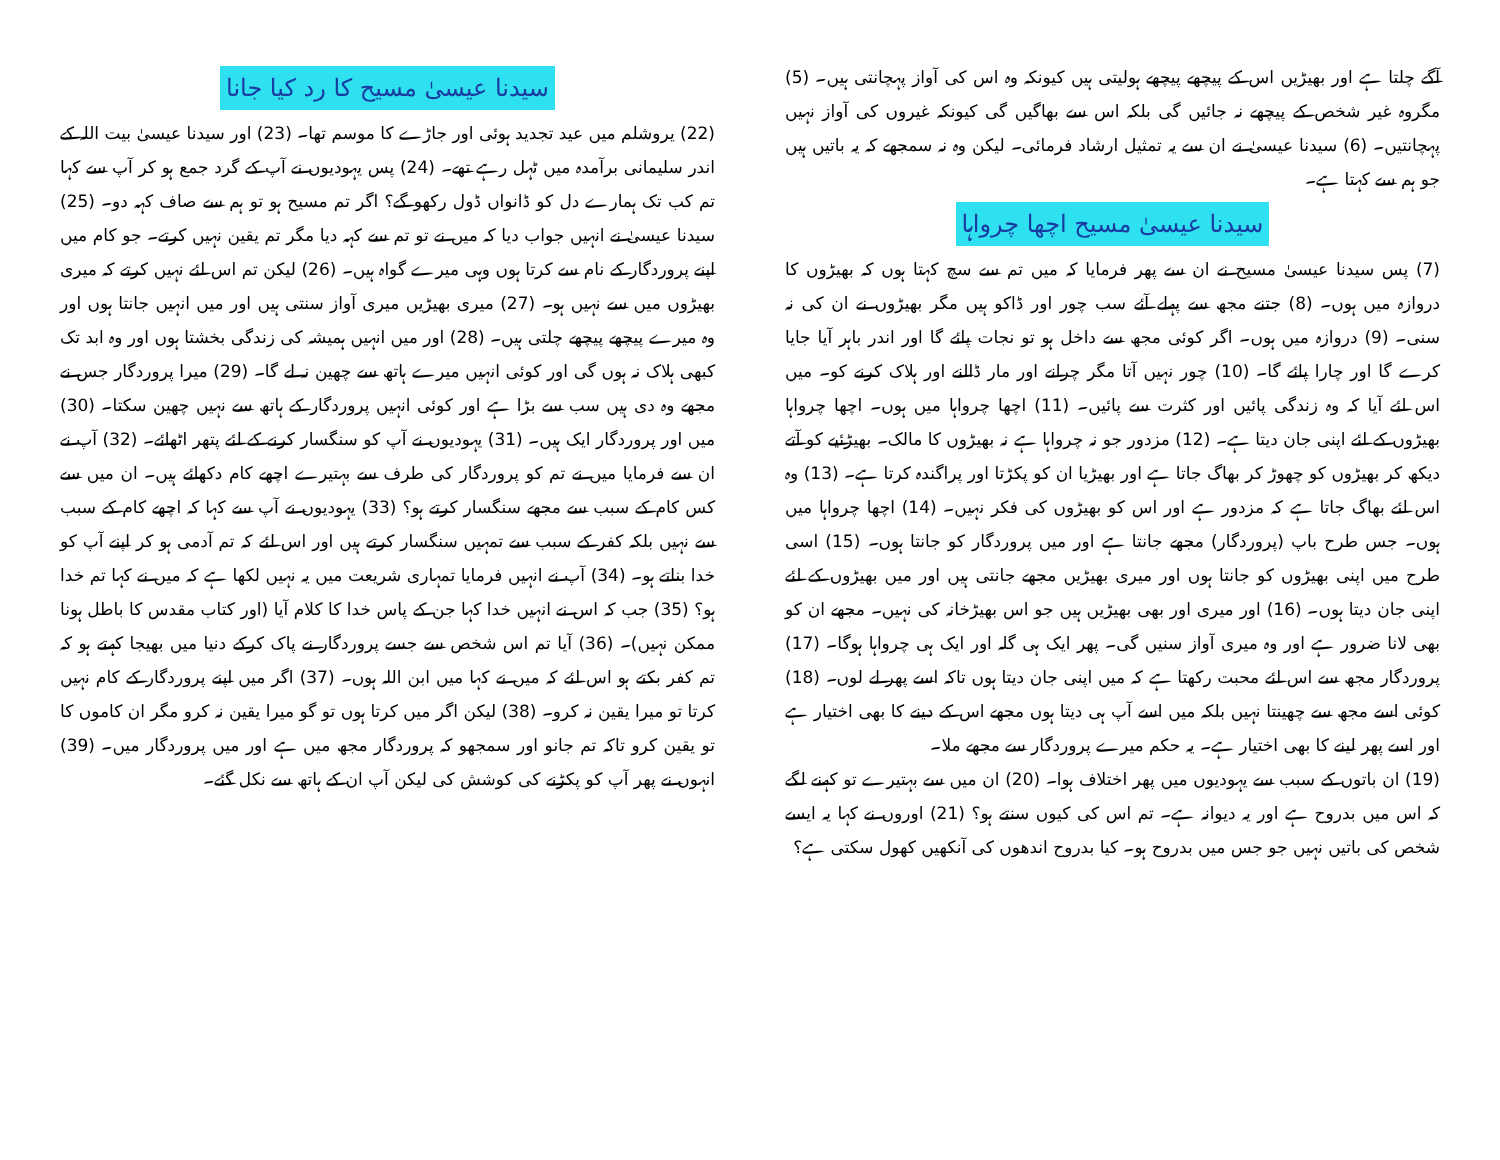آگے چلتا ہے اور بھیڑیں اس کے پیچھے پیچھے ہولیتی ہیں کیونکہ وہ اس کی آواز پہچانتی ہیں۔ (5) مگروہ غیر شخص کے پیچھے نہ جائیں گی بلکہ اس سے بھاگیں گی کیونکہ غیروں کی آواز نہیں پہچانتیں۔ (6) سیدنا عیسیٰ نے ان سے یہ تمثیل ارشاد فرمائی۔ لیکن وہ نہ سمجھے کہ یہ باتیں ہیں جو ہم سے کہتا ہے۔
سیدنا عیسیٰ مسیح اچھا چرواہا
(7) پس سیدنا عیسیٰ مسیح نے ان سے پھر فرمایا کہ میں تم سے سچ کہتا ہوں کہ بھیڑوں کا دروازہ میں ہوں۔ (8) جتنے مجھ سے پہلے آئے سب چور اور ڈاکو ہیں مگر بھیڑوں نے ان کی نہ سنی۔ (9) دروازہ میں ہوں۔ اگر کوئی مجھ سے داخل ہو تو نجات پائے گا اور اندر باہر آیا جایا کرے گا اور چارا پائے گا۔ (10) چور نہیں آتا مگر چرانے اور مار ڈالنے اور ہلاک کرنے کو۔ میں اس لئے آیا کہ وہ زندگی پائیں اور کثرت سے پائیں۔ (11) اچھا چرواہا میں ہوں۔ اچھا چرواہا بھیڑوں کے لئے اپنی جان دیتا ہے۔ (12) مزدور جو نہ چرواہا ہے نہ بھیڑوں کا مالک۔ بھیڑئیے کو آتے دیکھ کر بھیڑوں کو چھوڑ کر بھاگ جاتا ہے اور بھیڑیا ان کو پکڑتا اور پراگندہ کرتا ہے۔ (13) وہ اس لئے بھاگ جاتا ہے کہ مزدور ہے اور اس کو بھیڑوں کی فکر نہیں۔ (14) اچھا چرواہا میں ہوں۔ جس طرح باپ (پروردگار) مجھے جانتا ہے اور میں پروردگار کو جانتا ہوں۔ (15) اسی طرح میں اپنی بھیڑوں کو جانتا ہوں اور میری بھیڑیں مجھے جانتی ہیں اور میں بھیڑوں کے لئے اپنی جان دیتا ہوں۔ (16) اور میری اور بھی بھیڑیں ہیں جو اس بھیڑخانہ کی نہیں۔ مجھے ان کو بھی لانا ضرور ہے اور وہ میری آواز سنیں گی۔ پھر ایک ہی گلہ اور ایک ہی چرواہا ہوگا۔ (17) پروردگار مجھ سے اس لئے محبت رکھتا ہے کہ میں اپنی جان دیتا ہوں تاکہ اسے پھر لے لوں۔ (18) کوئی اسے مجھ سے چھینتا نہیں بلکہ میں اسے آپ ہی دیتا ہوں مجھے اس کے دینے کا بھی اختیار ہے اور اسے پھر لینے کا بھی اختیار ہے۔ یہ حکم میرے پروردگار سے مجھے ملا۔
(19) ان باتوں کے سبب سے یہودیوں میں پھر اختلاف ہوا۔ (20) ان میں سے بہتیرے تو کہنے لگے کہ اس میں بدروح ہے اور یہ دیوانہ ہے۔ تم اس کی کیوں سنتے ہو؟ (21) اوروں نے کہا یہ ایسے شخص کی باتیں نہیں جو جس میں بدروح ہو۔ کیا بدروح اندھوں کی آنکھیں کھول سکتی ہے؟
سیدنا عیسیٰ مسیح کا رد کیا جانا
(22) یروشلم میں عید تجدید ہوئی اور جاڑے کا موسم تھا۔ (23) اور سیدنا عیسیٰ بیت اللہ کے اندر سلیمانی برآمدہ میں ٹہل رہے تھے۔ (24) پس یہودیوں نے آپ کے گرد جمع ہو کر آپ سے کہا تم کب تک ہمارے دل کو ڈانواں ڈول رکھو گے؟ اگر تم مسیح ہو تو ہم سے صاف کہہ دو۔ (25) سیدنا عیسیٰ نے انہیں جواب دیا کہ میں نے تو تم سے کہہ دیا مگر تم یقین نہیں کرتے۔ جو کام میں اپنے پروردگار کے نام سے کرتا ہوں وہی میرے گواہ ہیں۔ (26) لیکن تم اس لئے نہیں کرتے کہ میری بھیڑوں میں سے نہیں ہو۔ (27) میری بھیڑیں میری آواز سنتی ہیں اور میں انہیں جانتا ہوں اور وہ میرے پیچھے پیچھے چلتی ہیں۔ (28) اور میں انہیں ہمیشہ کی زندگی بخشتا ہوں اور وہ ابد تک کبھی ہلاک نہ ہوں گی اور کوئی انہیں میرے ہاتھ سے چھین نہ لے گا۔ (29) میرا پروردگار جس نے مجھے وہ دی ہیں سب سے بڑا ہے اور کوئی انہیں پروردگار کے ہاتھ سے نہیں چھین سکتا۔ (30) میں اور پروردگار ایک ہیں۔ (31) یہودیوں نے آپ کو سنگسار کرنے کے لئے پتھر اٹھائے۔ (32) آپ نے ان سے فرمایا میں نے تم کو پروردگار کی طرف سے بہتیرے اچھے کام دکھائے ہیں۔ ان میں سے کس کام کے سبب سے مجھے سنگسار کرتے ہو؟ (33) یہودیوں نے آپ سے کہا کہ اچھے کام کے سبب سے نہیں بلکہ کفر کے سبب سے تمہیں سنگسار کرتے ہیں اور اس لئے کہ تم آدمی ہو کر اپنے آپ کو خدا بناتے ہو۔ (34) آپ نے انہیں فرمایا تمہاری شریعت میں یہ نہیں لکھا ہے کہ میں نے کہا تم خدا ہو؟ (35) جب کہ اس نے انہیں خدا کہا جن کے پاس خدا کا کلام آیا (اور کتاب مقدس کا باطل ہونا ممکن نہیں)۔ (36) آیا تم اس شخص سے جسے پروردگار نے پاک کرکے دنیا میں بھیجا کہتے ہو کہ تم کفر بکتے ہو اس لئے کہ میں نے کہا میں ابن اللہ ہوں۔ (37) اگر میں اپنے پروردگار کے کام نہیں کرتا تو میرا یقین نہ کرو۔ (38) لیکن اگر میں کرتا ہوں تو گو میرا یقین نہ کرو مگر ان کاموں کا تو یقین کرو تاکہ تم جانو اور سمجھو کہ پروردگار مجھ میں ہے اور میں پروردگار میں۔ (39) انہوں نے پھر آپ کو پکڑنے کی کوشش کی لیکن آپ ان کے ہاتھ سے نکل گئے۔